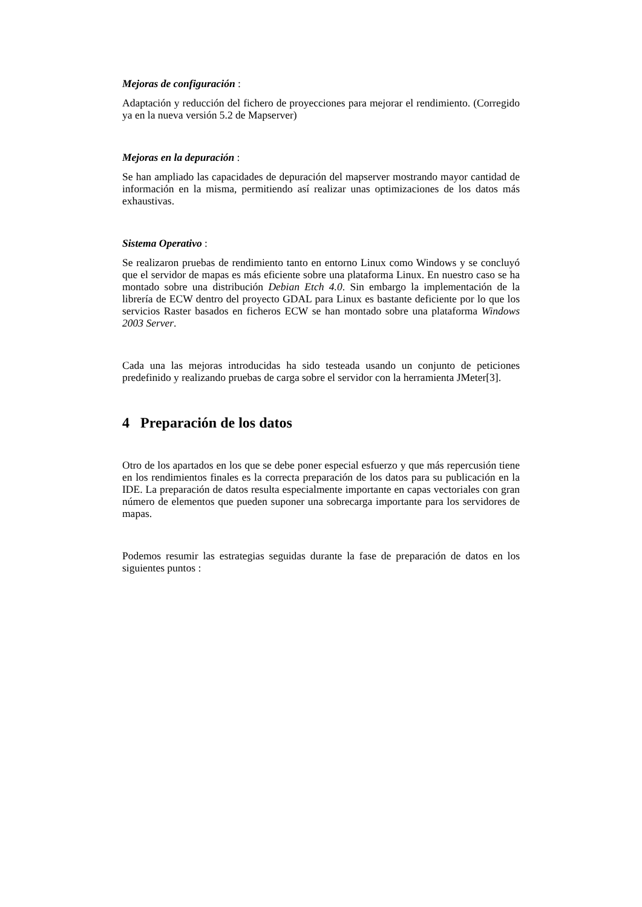Mejoras de configuración :
Adaptación y reducción del fichero de proyecciones para mejorar el rendimiento. (Corregido ya en la nueva versión 5.2 de Mapserver)
Mejoras en la depuración :
Se han ampliado las capacidades de depuración del mapserver mostrando mayor cantidad de información en la misma, permitiendo así realizar unas optimizaciones de los datos más exhaustivas.
Sistema Operativo :
Se realizaron pruebas de rendimiento tanto en entorno Linux como Windows y se concluyó que el servidor de mapas es más eficiente sobre una plataforma Linux. En nuestro caso se ha montado sobre una distribución Debian Etch 4.0. Sin embargo la implementación de la librería de ECW dentro del proyecto GDAL para Linux es bastante deficiente por lo que los servicios Raster basados en ficheros ECW se han montado sobre una plataforma Windows 2003 Server.
Cada una las mejoras introducidas ha sido testeada usando un conjunto de peticiones predefinido y realizando pruebas de carga sobre el servidor con la herramienta JMeter[3].
4 Preparación de los datos
Otro de los apartados en los que se debe poner especial esfuerzo y que más repercusión tiene en los rendimientos finales es la correcta preparación de los datos para su publicación en la IDE. La preparación de datos resulta especialmente importante en capas vectoriales con gran número de elementos que pueden suponer una sobrecarga importante para los servidores de mapas.
Podemos resumir las estrategias seguidas durante la fase de preparación de datos en los siguientes puntos :